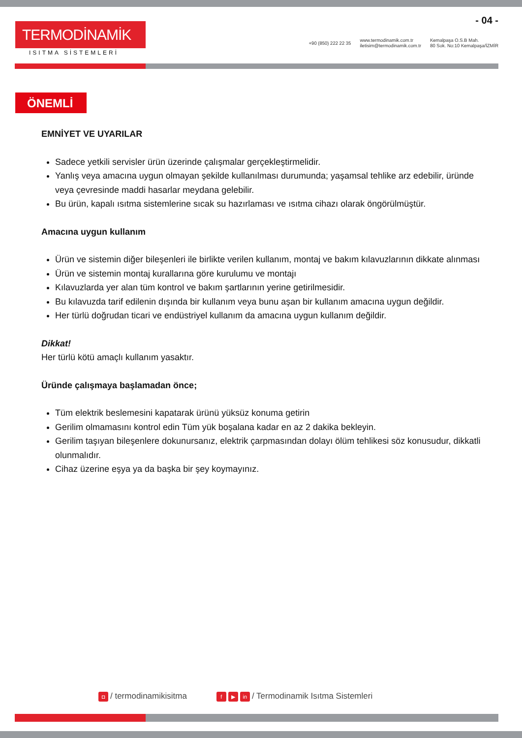TERMODİNAMİK
ISITMA SİSTEMLERİ
- 04 -
+90 (850) 222 22 35 www.termodinamik.com.tr
iletisim@termodinamik.com.tr Kemalpaşa O.S.B Mah.
80 Sok. No:10 Kemalpaşa/İZMİR
ÖNEMLİ
EMNİYET VE UYARILAR
Sadece yetkili servisler ürün üzerinde çalışmalar gerçekleştirmelidir.
Yanlış veya amacına uygun olmayan şekilde kullanılması durumunda; yaşamsal tehlike arz edebilir, üründe veya çevresinde maddi hasarlar meydana gelebilir.
Bu ürün, kapalı ısıtma sistemlerine sıcak su hazırlaması ve ısıtma cihazı olarak öngörülmüştür.
Amacına uygun kullanım
Ürün ve sistemin diğer bileşenleri ile birlikte verilen kullanım, montaj ve bakım kılavuzlarının dikkate alınması
Ürün ve sistemin montaj kurallarına göre kurulumu ve montajı
Kılavuzlarda yer alan tüm kontrol ve bakım şartlarının yerine getirilmesidir.
Bu kılavuzda tarif edilenin dışında bir kullanım veya bunu aşan bir kullanım amacına uygun değildir.
Her türlü doğrudan ticari ve endüstriyel kullanım da amacına uygun kullanım değildir.
Dikkat!
Her türlü kötü amaçlı kullanım yasaktır.
Üründe çalışmaya başlamadan önce;
Tüm elektrik beslemesini kapatarak ürünü yüksüz konuma getirin
Gerilim olmamasını kontrol edin Tüm yük boşalana kadar en az 2 dakika bekleyin.
Gerilim taşıyan bileşenlere dokunursanız, elektrik çarpmasından dolayı ölüm tehlikesi söz konusudur, dikkatli olunmalıdır.
Cihaz üzerine eşya ya da başka bir şey koymayınız.
◘ / termodinamikisitma f ▶ in / Termodinamik Isıtma Sistemleri